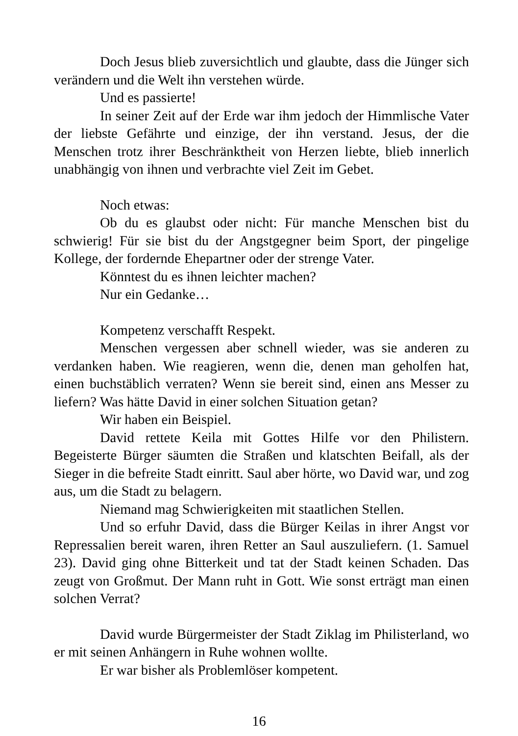Doch Jesus blieb zuversichtlich und glaubte, dass die Jünger sich verändern und die Welt ihn verstehen würde.
Und es passierte!
In seiner Zeit auf der Erde war ihm jedoch der Himmlische Vater der liebste Gefährte und einzige, der ihn verstand. Jesus, der die Menschen trotz ihrer Beschränktheit von Herzen liebte, blieb innerlich unabhängig von ihnen und verbrachte viel Zeit im Gebet.
Noch etwas:
Ob du es glaubst oder nicht: Für manche Menschen bist du schwierig! Für sie bist du der Angstgegner beim Sport, der pingelige Kollege, der fordernde Ehepartner oder der strenge Vater.
Könntest du es ihnen leichter machen?
Nur ein Gedanke…
Kompetenz verschafft Respekt.
Menschen vergessen aber schnell wieder, was sie anderen zu verdanken haben. Wie reagieren, wenn die, denen man geholfen hat, einen buchstäblich verraten? Wenn sie bereit sind, einen ans Messer zu liefern? Was hätte David in einer solchen Situation getan?
Wir haben ein Beispiel.
David rettete Keila mit Gottes Hilfe vor den Philistern. Begeisterte Bürger säumten die Straßen und klatschten Beifall, als der Sieger in die befreite Stadt einritt. Saul aber hörte, wo David war, und zog aus, um die Stadt zu belagern.
Niemand mag Schwierigkeiten mit staatlichen Stellen.
Und so erfuhr David, dass die Bürger Keilas in ihrer Angst vor Repressalien bereit waren, ihren Retter an Saul auszuliefern. (1. Samuel 23). David ging ohne Bitterkeit und tat der Stadt keinen Schaden. Das zeugt von Großmut. Der Mann ruht in Gott. Wie sonst erträgt man einen solchen Verrat?
David wurde Bürgermeister der Stadt Ziklag im Philisterland, wo er mit seinen Anhängern in Ruhe wohnen wollte.
Er war bisher als Problemlöser kompetent.
16